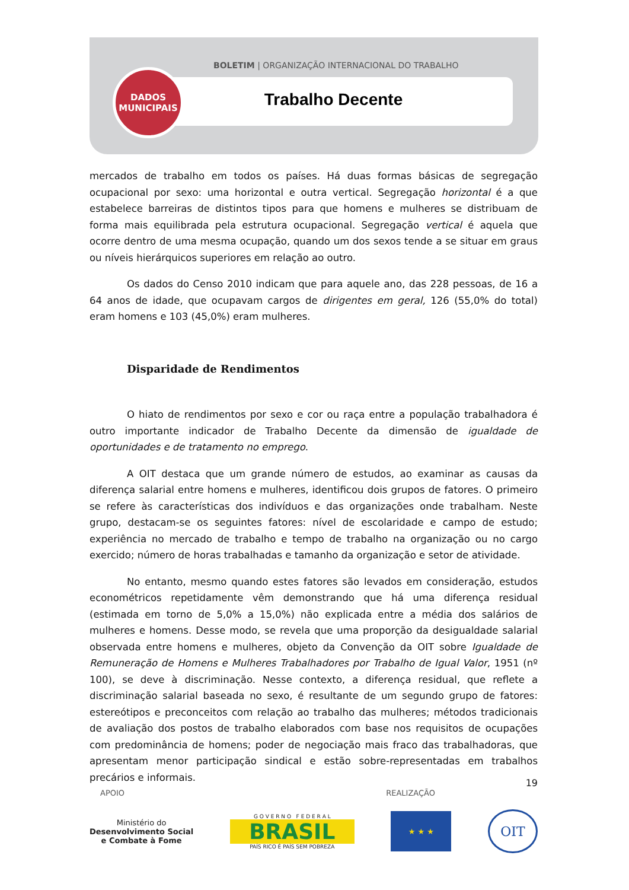BOLETIM | ORGANIZAÇÃO INTERNACIONAL DO TRABALHO
Trabalho Decente
DADOS
MUNICIPAIS
mercados de trabalho em todos os países. Há duas formas básicas de segregação ocupacional por sexo: uma horizontal e outra vertical. Segregação horizontal é a que estabelece barreiras de distintos tipos para que homens e mulheres se distribuam de forma mais equilibrada pela estrutura ocupacional. Segregação vertical é aquela que ocorre dentro de uma mesma ocupação, quando um dos sexos tende a se situar em graus ou níveis hierárquicos superiores em relação ao outro.
Os dados do Censo 2010 indicam que para aquele ano, das 228 pessoas, de 16 a 64 anos de idade, que ocupavam cargos de dirigentes em geral, 126 (55,0% do total) eram homens e 103 (45,0%) eram mulheres.
Disparidade de Rendimentos
O hiato de rendimentos por sexo e cor ou raça entre a população trabalhadora é outro importante indicador de Trabalho Decente da dimensão de igualdade de oportunidades e de tratamento no emprego.
A OIT destaca que um grande número de estudos, ao examinar as causas da diferença salarial entre homens e mulheres, identificou dois grupos de fatores. O primeiro se refere às características dos indivíduos e das organizações onde trabalham. Neste grupo, destacam-se os seguintes fatores: nível de escolaridade e campo de estudo; experiência no mercado de trabalho e tempo de trabalho na organização ou no cargo exercido; número de horas trabalhadas e tamanho da organização e setor de atividade.
No entanto, mesmo quando estes fatores são levados em consideração, estudos econométricos repetidamente vêm demonstrando que há uma diferença residual (estimada em torno de 5,0% a 15,0%) não explicada entre a média dos salários de mulheres e homens. Desse modo, se revela que uma proporção da desigualdade salarial observada entre homens e mulheres, objeto da Convenção da OIT sobre Igualdade de Remuneração de Homens e Mulheres Trabalhadores por Trabalho de Igual Valor, 1951 (nº 100), se deve à discriminação. Nesse contexto, a diferença residual, que reflete a discriminação salarial baseada no sexo, é resultante de um segundo grupo de fatores: estereótipos e preconceitos com relação ao trabalho das mulheres; métodos tradicionais de avaliação dos postos de trabalho elaborados com base nos requisitos de ocupações com predominância de homens; poder de negociação mais fraco das trabalhadoras, que apresentam menor participação sindical e estão sobre-representadas em trabalhos precários e informais.
19
APOIO REALIZAÇÃO
Ministério do
Desenvolvimento Social
e Combate à Fome
G O V E R N O F E D E R A L
BRASIL
PAÍS RICO É PAÍS SEM POBREZA
★ ★ ★
OIT